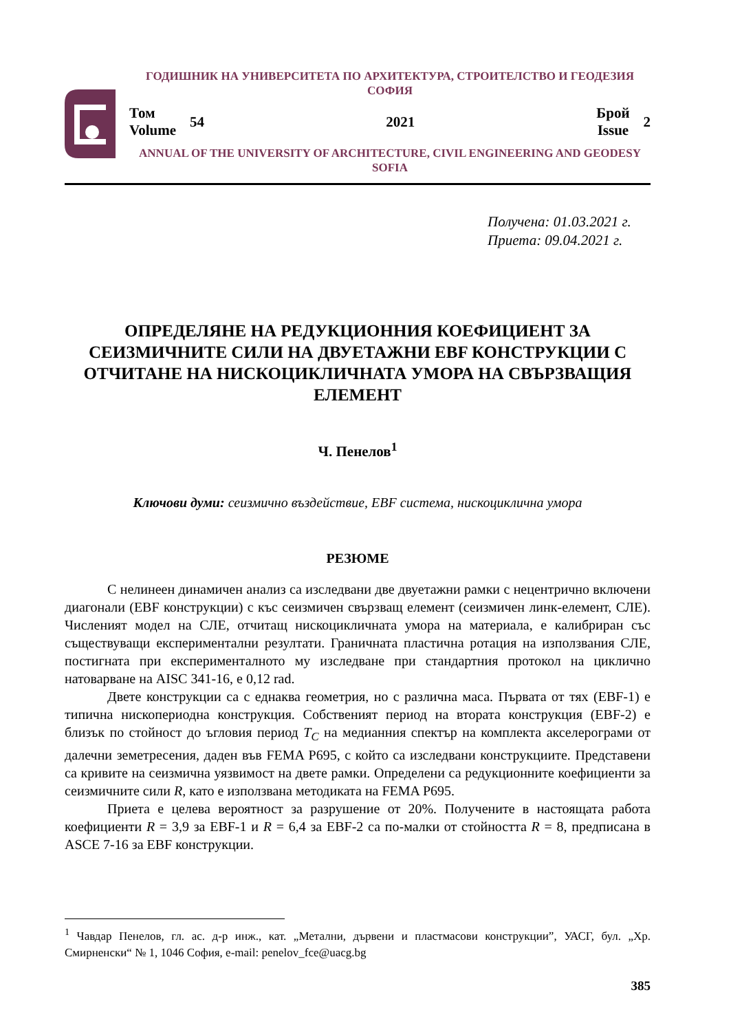ГОДИШНИК НА УНИВЕРСИТЕТА ПО АРХИТЕКТУРА, СТРОИТЕЛСТВО И ГЕОДЕЗИЯ
СОФИЯ
Том
Volume
54 2021
Брой
Issue
2
ANNUAL OF THE UNIVERSITY OF ARCHITECTURE, CIVIL ENGINEERING AND GEODESY
SOFIA
Получена: 01.03.2021 г.
Приета: 09.04.2021 г.
ОПРЕДЕЛЯНЕ НА РЕДУКЦИОННИЯ КОЕФИЦИЕНТ ЗА СЕИЗМИЧНИТЕ СИЛИ НА ДВУЕТАЖНИ EBF КОНСТРУКЦИИ С ОТЧИТАНЕ НА НИСКОЦИКЛИЧНАТА УМОРА НА СВЪРЗВАЩИЯ ЕЛЕМЕНТ
Ч. Пенелов<sup>1</sup>
Ключови думи: сеизмично въздействие, EBF система, нискоциклична умора
РЕЗЮМЕ
С нелинеен динамичен анализ са изследвани две двуетажни рамки с нецентрично включени диагонали (EBF конструкции) с къс сеизмичен свързващ елемент (сеизмичен линк-елемент, СЛЕ). Численият модел на СЛЕ, отчитащ нискоцикличната умора на материала, е калибриран със съществуващи експериментални резултати. Граничната пластична ротация на използвания СЛЕ, постигната при експерименталното му изследване при стандартния протокол на циклично натоварване на AISC 341-16, е 0,12 rad.
Двете конструкции са с еднаква геометрия, но с различна маса. Първата от тях (EBF-1) е типична нископериодна конструкция. Собственият период на втората конструкция (EBF-2) е близък по стойност до ъгловия период T<sub>C</sub> на медианния спектър на комплекта акселерограми от далечни земетресения, даден във FEMA P695, с който са изследвани конструкциите. Представени са кривите на сеизмична уязвимост на двете рамки. Определени са редукционните коефициенти за сеизмичните сили R, като е използвана методиката на FEMA P695.
Приета е целева вероятност за разрушение от 20%. Получените в настоящата работа коефициенти R = 3,9 за EBF-1 и R = 6,4 за EBF-2 са по-малки от стойността R = 8, предписана в ASCE 7-16 за EBF конструкции.
<sup>1</sup> Чавдар Пенелов, гл. ас. д-р инж., кат. „Метални, дървени и пластмасови конструкции”, УАСГ, бул. „Хр. Смирненски“ № 1, 1046 София, e-mail: penelov_fce@uacg.bg
385